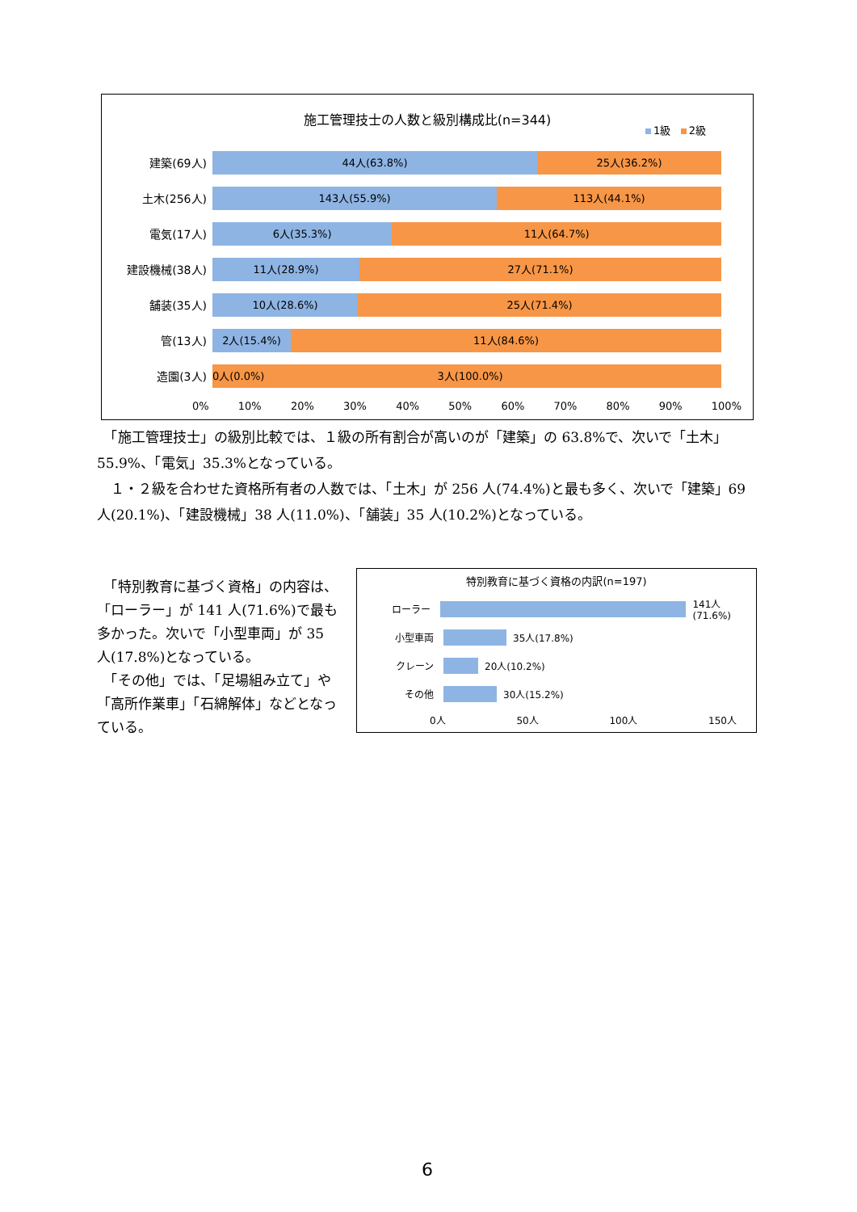施工管理技士の人数と級別構成比(n=344)
1級 2級
建築(69人)
44人(63.8%) 25人(36.2%)
土木(256人)
143人(55.9%) 113人(44.1%)
電気(17人)
6人(35.3%) 11人(64.7%)
建設機械(38人)
11人(28.9%) 27人(71.1%)
舗装(35人)
10人(28.6%) 25人(71.4%)
管(13人)
2人(15.4%) 11人(84.6%)
造園(3人)
0人(0.0%) 3人(100.0%)
0% 10% 20% 30% 40% 50% 60% 70% 80% 90% 100%
　「施工管理技士」の級別比較では、１級の所有割合が高いのが「建築」の 63.8%で、次いで「土木」55.9%、「電気」35.3%となっている。
　１・２級を合わせた資格所有者の人数では、「土木」が 256 人(74.4%)と最も多く、次いで「建築」69 人(20.1%)、「建設機械」38 人(11.0%)、「舗装」35 人(10.2%)となっている。
　「特別教育に基づく資格」の内容は、「ローラー」が 141 人(71.6%)で最も多かった。次いで「小型車両」が 35 人(17.8%)となっている。
　「その他」では、「足場組み立て」や「高所作業車」「石綿解体」などとなっている。
特別教育に基づく資格の内訳(n=197)
ローラー
141人(71.6%)
小型車両
35人(17.8%)
クレーン
20人(10.2%)
その他
30人(15.2%)
0人 50人 100人 150人
6